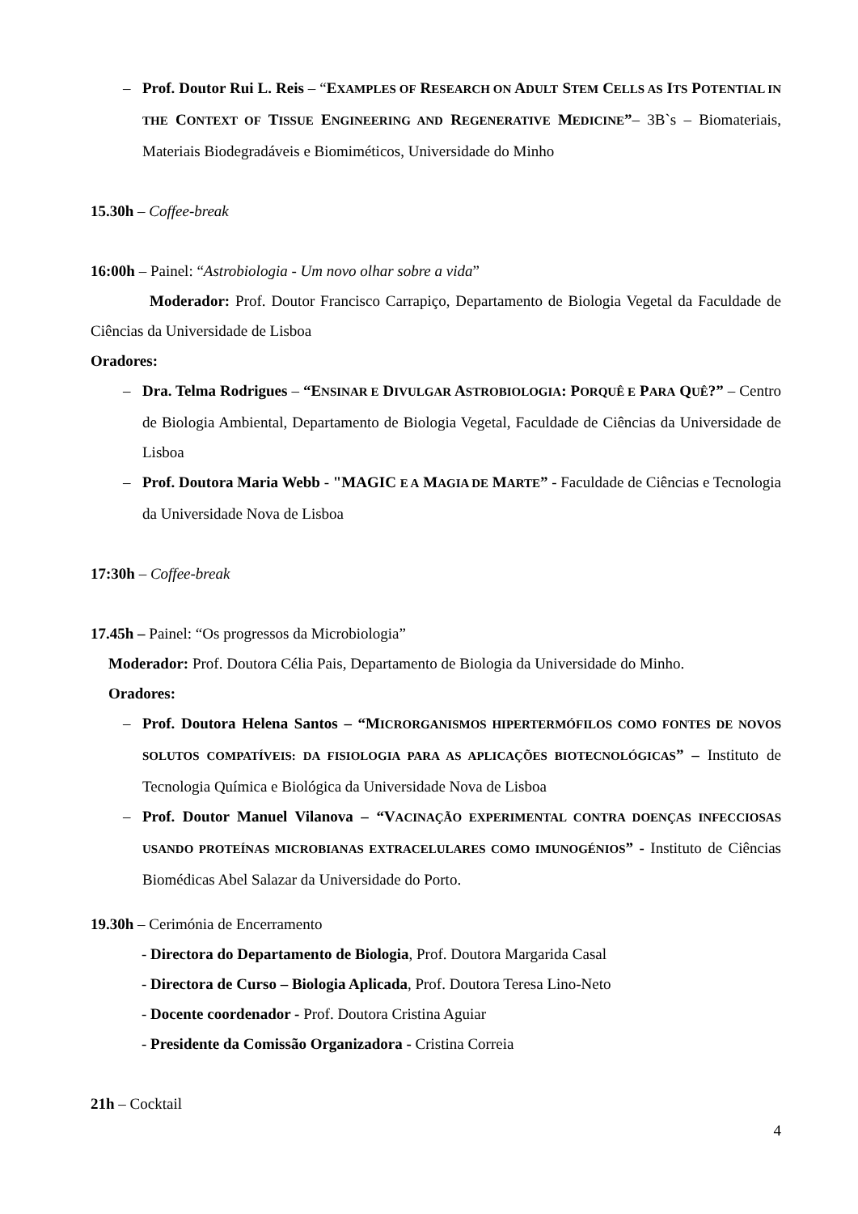– Prof. Doutor Rui L. Reis – “EXAMPLES OF RESEARCH ON ADULT STEM CELLS AS ITS POTENTIAL IN THE CONTEXT OF TISSUE ENGINEERING AND REGENERATIVE MEDICINE”– 3B`s – Biomateriais, Materiais Biodegradáveis e Biomiméticos, Universidade do Minho
15.30h – Coffee-break
16:00h – Painel: “Astrobiologia - Um novo olhar sobre a vida”
Moderador: Prof. Doutor Francisco Carrapiço, Departamento de Biologia Vegetal da Faculdade de Ciências da Universidade de Lisboa
Oradores:
– Dra. Telma Rodrigues – “ENSINAR E DIVULGAR ASTROBIOLOGIA: PORQUÊ E PARA QUÊ?” – Centro de Biologia Ambiental, Departamento de Biologia Vegetal, Faculdade de Ciências da Universidade de Lisboa
– Prof. Doutora Maria Webb - "MAGIC E A MAGIA DE MARTE” - Faculdade de Ciências e Tecnologia da Universidade Nova de Lisboa
17:30h – Coffee-break
17.45h – Painel: “Os progressos da Microbiologia”
Moderador: Prof. Doutora Célia Pais, Departamento de Biologia da Universidade do Minho.
Oradores:
– Prof. Doutora Helena Santos – “MICRORGANISMOS HIPERTERMÓFILOS COMO FONTES DE NOVOS SOLUTOS COMPATÍVEIS: DA FISIOLOGIA PARA AS APLICAÇÕES BIOTECNOLÓGICAS” – Instituto de Tecnologia Química e Biológica da Universidade Nova de Lisboa
– Prof. Doutor Manuel Vilanova – “VACINAÇÃO EXPERIMENTAL CONTRA DOENÇAS INFECCIOSAS USANDO PROTEÍNAS MICROBIANAS EXTRACELULARES COMO IMUNOGÉNIOS” - Instituto de Ciências Biomédicas Abel Salazar da Universidade do Porto.
19.30h – Cerimónia de Encerramento
- Directora do Departamento de Biologia, Prof. Doutora Margarida Casal
- Directora de Curso – Biologia Aplicada, Prof. Doutora Teresa Lino-Neto
- Docente coordenador - Prof. Doutora Cristina Aguiar
- Presidente da Comissão Organizadora - Cristina Correia
21h – Cocktail
4